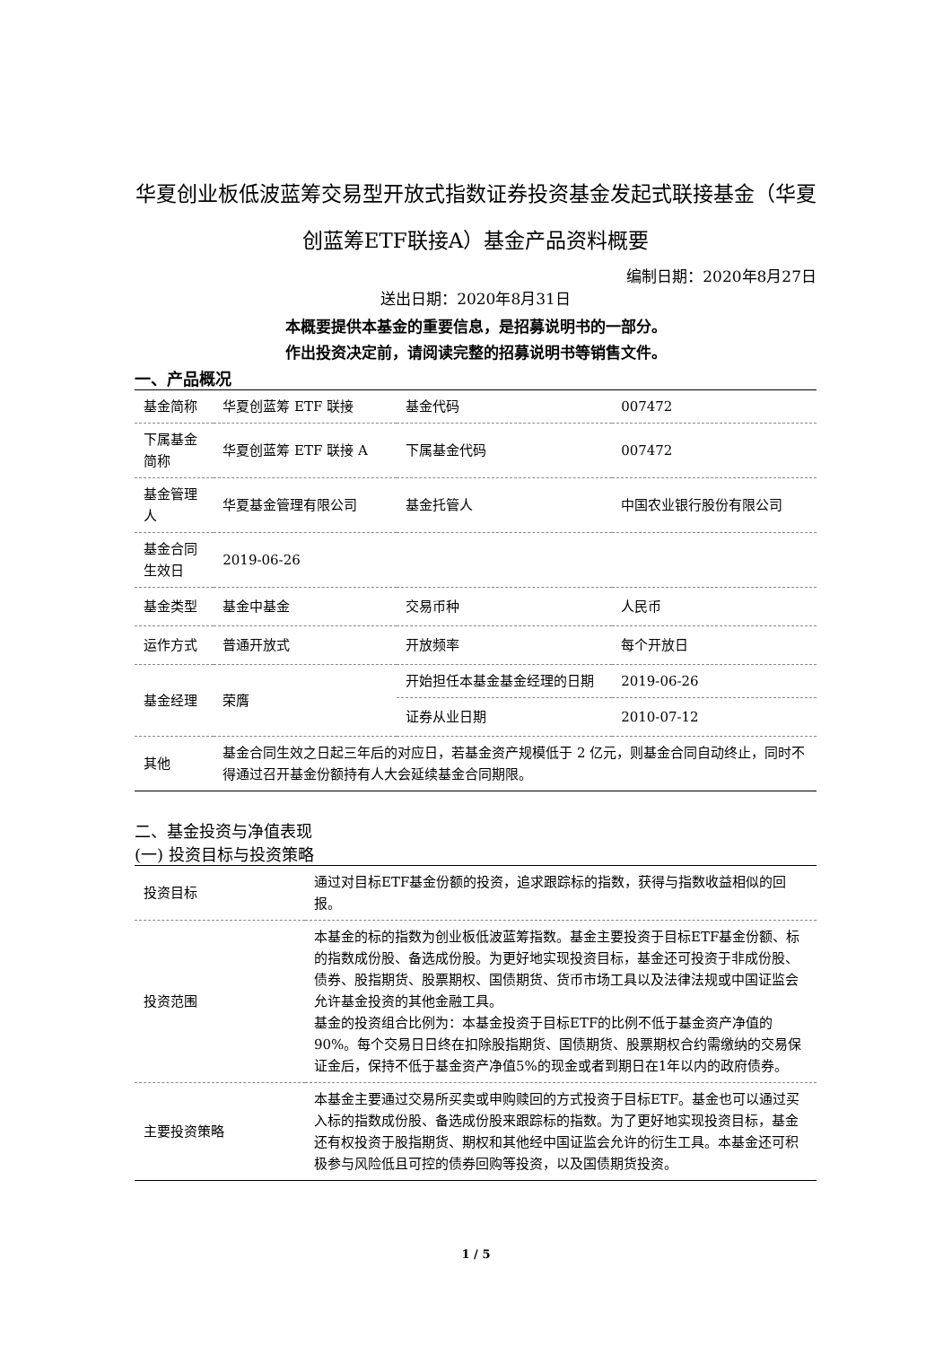华夏创业板低波蓝筹交易型开放式指数证券投资基金发起式联接基金（华夏创蓝筹ETF联接A）基金产品资料概要
编制日期：2020年8月27日
送出日期：2020年8月31日
本概要提供本基金的重要信息，是招募说明书的一部分。
作出投资决定前，请阅读完整的招募说明书等销售文件。
一、产品概况
| 基金简称 | 华夏创蓝筹 ETF 联接 | 基金代码 | 007472 |
| 下属基金简称 | 华夏创蓝筹 ETF 联接 A | 下属基金代码 | 007472 |
| 基金管理人 | 华夏基金管理有限公司 | 基金托管人 | 中国农业银行股份有限公司 |
| 基金合同生效日 | 2019-06-26 | | |
| 基金类型 | 基金中基金 | 交易币种 | 人民币 |
| 运作方式 | 普通开放式 | 开放频率 | 每个开放日 |
| 基金经理 | 荣膺 | 开始担任本基金基金经理的日期 | 2019-06-26 |
| | | 证券从业日期 | 2010-07-12 |
| 其他 | 基金合同生效之日起三年后的对应日，若基金资产规模低于 2 亿元，则基金合同自动终止，同时不得通过召开基金份额持有人大会延续基金合同期限。 | | |
二、基金投资与净值表现
(一) 投资目标与投资策略
| 投资目标 | 通过对目标ETF基金份额的投资，追求跟踪标的指数，获得与指数收益相似的回报。 |
| 投资范围 | 本基金的标的指数为创业板低波蓝筹指数。基金主要投资于目标ETF基金份额、标的指数成份股、备选成份股。为更好地实现投资目标，基金还可投资于非成份股、债券、股指期货、股票期权、国债期货、货币市场工具以及法律法规或中国证监会允许基金投资的其他金融工具。 基金的投资组合比例为：本基金投资于目标ETF的比例不低于基金资产净值的90%。每个交易日日终在扣除股指期货、国债期货、股票期权合约需缴纳的交易保证金后，保持不低于基金资产净值5%的现金或者到期日在1年以内的政府债券。 |
| 主要投资策略 | 本基金主要通过交易所买卖或申购赎回的方式投资于目标ETF。基金也可以通过买入标的指数成份股、备选成份股来跟踪标的指数。为了更好地实现投资目标，基金还有权投资于股指期货、期权和其他经中国证监会允许的衍生工具。本基金还可积极参与风险低且可控的债券回购等投资，以及国债期货投资。 |
1 / 5